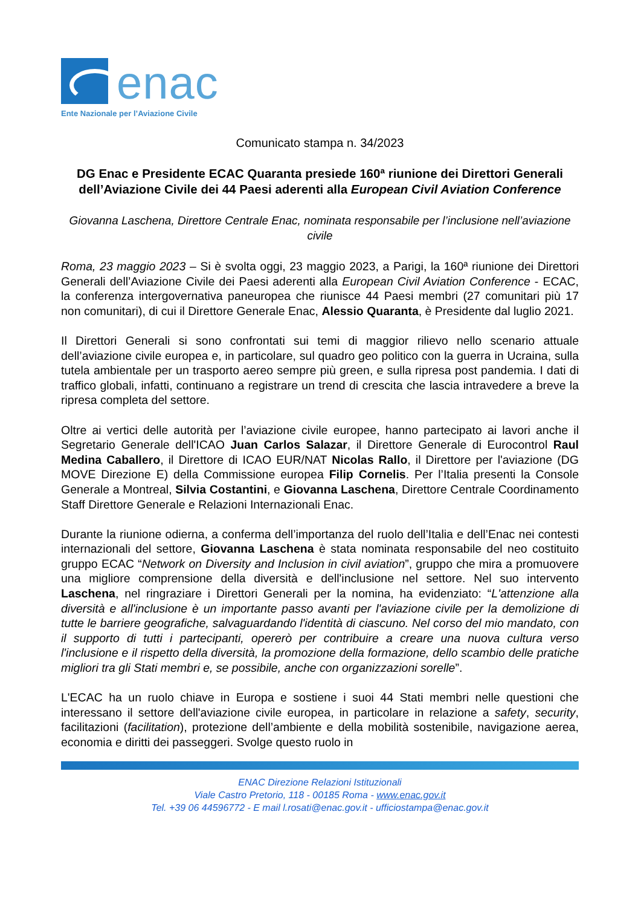enac
Ente Nazionale per l’Aviazione Civile
Comunicato stampa n. 34/2023
DG Enac e Presidente ECAC Quaranta presiede 160ª riunione dei Direttori Generali dell’Aviazione Civile dei 44 Paesi aderenti alla European Civil Aviation Conference
Giovanna Laschena, Direttore Centrale Enac, nominata responsabile per l’inclusione nell’aviazione civile
Roma, 23 maggio 2023 – Si è svolta oggi, 23 maggio 2023, a Parigi, la 160ª riunione dei Direttori Generali dell’Aviazione Civile dei Paesi aderenti alla European Civil Aviation Conference - ECAC, la conferenza intergovernativa paneuropea che riunisce 44 Paesi membri (27 comunitari più 17 non comunitari), di cui il Direttore Generale Enac, Alessio Quaranta, è Presidente dal luglio 2021.
Il Direttori Generali si sono confrontati sui temi di maggior rilievo nello scenario attuale dell’aviazione civile europea e, in particolare, sul quadro geo politico con la guerra in Ucraina, sulla tutela ambientale per un trasporto aereo sempre più green, e sulla ripresa post pandemia. I dati di traffico globali, infatti, continuano a registrare un trend di crescita che lascia intravedere a breve la ripresa completa del settore.
Oltre ai vertici delle autorità per l’aviazione civile europee, hanno partecipato ai lavori anche il Segretario Generale dell'ICAO Juan Carlos Salazar, il Direttore Generale di Eurocontrol Raul Medina Caballero, il Direttore di ICAO EUR/NAT Nicolas Rallo, il Direttore per l'aviazione (DG MOVE Direzione E) della Commissione europea Filip Cornelis. Per l’Italia presenti la Console Generale a Montreal, Silvia Costantini, e Giovanna Laschena, Direttore Centrale Coordinamento Staff Direttore Generale e Relazioni Internazionali Enac.
Durante la riunione odierna, a conferma dell’importanza del ruolo dell’Italia e dell’Enac nei contesti internazionali del settore, Giovanna Laschena è stata nominata responsabile del neo costituito gruppo ECAC “Network on Diversity and Inclusion in civil aviation”, gruppo che mira a promuovere una migliore comprensione della diversità e dell'inclusione nel settore. Nel suo intervento Laschena, nel ringraziare i Direttori Generali per la nomina, ha evidenziato: “L'attenzione alla diversità e all'inclusione è un importante passo avanti per l'aviazione civile per la demolizione di tutte le barriere geografiche, salvaguardando l'identità di ciascuno. Nel corso del mio mandato, con il supporto di tutti i partecipanti, opererò per contribuire a creare una nuova cultura verso l'inclusione e il rispetto della diversità, la promozione della formazione, dello scambio delle pratiche migliori tra gli Stati membri e, se possibile, anche con organizzazioni sorelle”.
L'ECAC ha un ruolo chiave in Europa e sostiene i suoi 44 Stati membri nelle questioni che interessano il settore dell'aviazione civile europea, in particolare in relazione a safety, security, facilitazioni (facilitation), protezione dell’ambiente e della mobilità sostenibile, navigazione aerea, economia e diritti dei passeggeri. Svolge questo ruolo in
ENAC Direzione Relazioni Istituzionali
Viale Castro Pretorio, 118 - 00185 Roma - www.enac.gov.it
Tel. +39 06 44596772 - E mail l.rosati@enac.gov.it - ufficiostampa@enac.gov.it